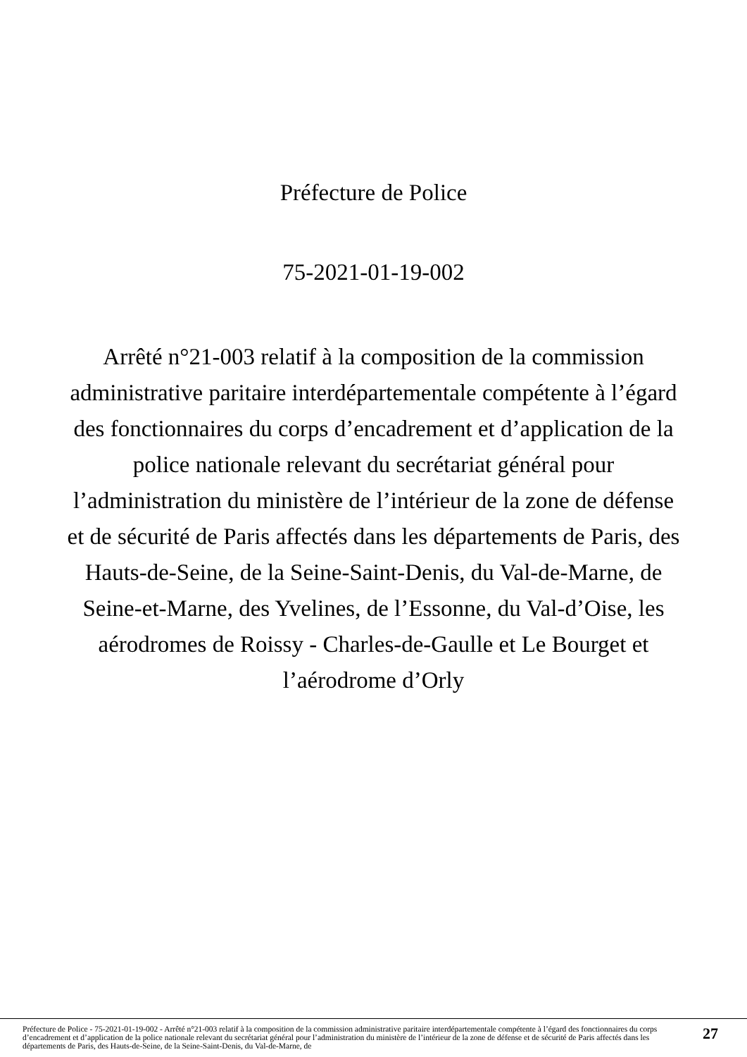Préfecture de Police
75-2021-01-19-002
Arrêté n°21-003 relatif à la composition de la commission administrative paritaire interdépartementale compétente à l’égard des fonctionnaires du corps d’encadrement et d’application de la police nationale relevant du secrétariat général pour l’administration du ministère de l’intérieur de la zone de défense et de sécurité de Paris affectés dans les départements de Paris, des Hauts-de-Seine, de la Seine-Saint-Denis, du Val-de-Marne, de Seine-et-Marne, des Yvelines, de l’Essonne, du Val-d’Oise, les aérodromes de Roissy - Charles-de-Gaulle et Le Bourget et l’aérodrome d’Orly
Préfecture de Police - 75-2021-01-19-002 - Arrêté n°21-003 relatif à la composition de la commission administrative paritaire interdépartementale compétente à l’égard des fonctionnaires du corps d’encadrement et d’application de la police nationale relevant du secrétariat général pour l’administration du ministère de l’intérieur de la zone de défense et de sécurité de Paris affectés dans les départements de Paris, des Hauts-de-Seine, de la Seine-Saint-Denis, du Val-de-Marne, de
27